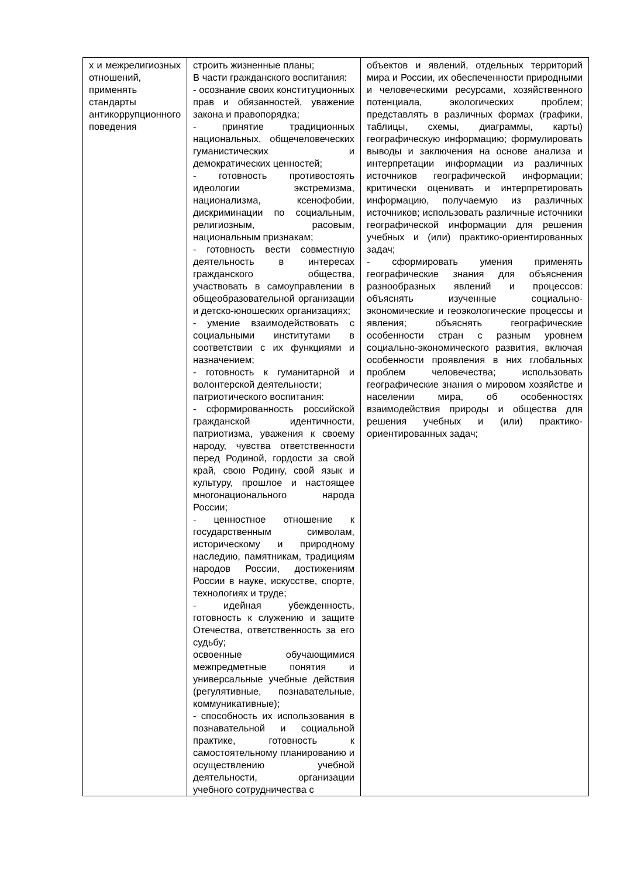| х и межрелигиозных отношений, применять стандарты антикоррупционного поведения | строить жизненные планы; В части гражданского воспитания: - осознание своих конституционных прав и обязанностей, уважение закона и правопорядка; - принятие традиционных национальных, общечеловеческих гуманистических и демократических ценностей; - готовность противостоять идеологии экстремизма, национализма, ксенофобии, дискриминации по социальным, религиозным, расовым, национальным признакам; - готовность вести совместную деятельность в интересах гражданского общества, участвовать в самоуправлении в общеобразовательной организации и детско-юношеских организациях; - умение взаимодействовать с социальными институтами в соответствии с их функциями и назначением; - готовность к гуманитарной и волонтерской деятельности; патриотического воспитания: - сформированность российской гражданской идентичности, патриотизма, уважения к своему народу, чувства ответственности перед Родиной, гордости за свой край, свою Родину, свой язык и культуру, прошлое и настоящее многонационального народа России; - ценностное отношение к государственным символам, историческому и природному наследию, памятникам, традициям народов России, достижениям России в науке, искусстве, спорте, технологиях и труде; - идейная убежденность, готовность к служению и защите Отечества, ответственность за его судьбу; освоенные обучающимися межпредметные понятия и универсальные учебные действия (регулятивные, познавательные, коммуникативные); - способность их использования в познавательной и социальной практике, готовность к самостоятельному планированию и осуществлению учебной деятельности, организации учебного сотрудничества с | объектов и явлений, отдельных территорий мира и России, их обеспеченности природными и человеческими ресурсами, хозяйственного потенциала, экологических проблем; представлять в различных формах (графики, таблицы, схемы, диаграммы, карты) географическую информацию; формулировать выводы и заключения на основе анализа и интерпретации информации из различных источников географической информации; критически оценивать и интерпретировать информацию, получаемую из различных источников; использовать различные источники географической информации для решения учебных и (или) практико-ориентированных задач; - сформировать умения применять географические знания для объяснения разнообразных явлений и процессов: объяснять изученные социально-экономические и геоэкологические процессы и явления; объяснять географические особенности стран с разным уровнем социально-экономического развития, включая особенности проявления в них глобальных проблем человечества; использовать географические знания о мировом хозяйстве и населении мира, об особенностях взаимодействия природы и общества для решения учебных и (или) практико-ориентированных задач; |